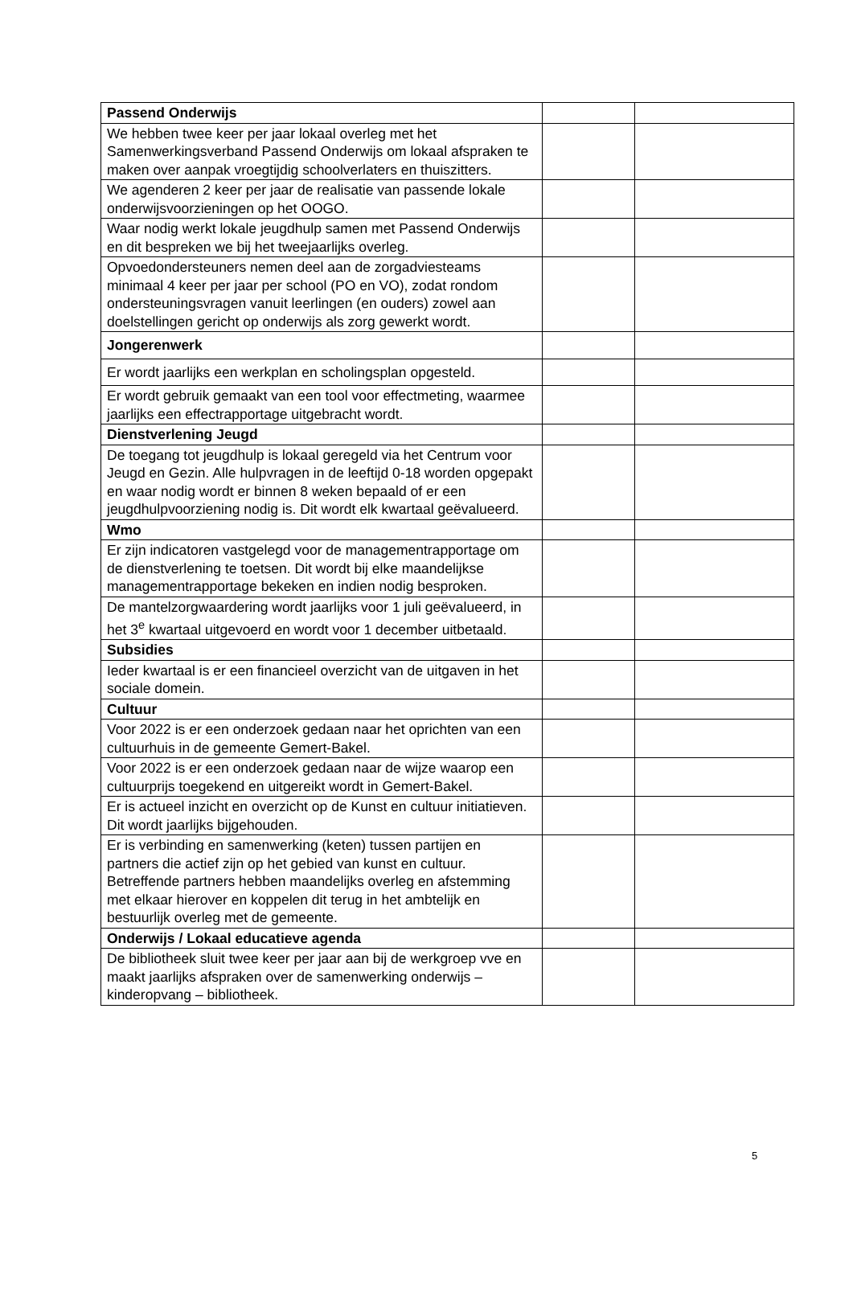| Passend Onderwijs | | |
| We hebben twee keer per jaar lokaal overleg met het Samenwerkingsverband Passend Onderwijs om lokaal afspraken te maken over aanpak vroegtijdig schoolverlaters en thuiszitters. | | |
| We agenderen 2 keer per jaar de realisatie van passende lokale onderwijsvoorzieningen op het OOGO. | | |
| Waar nodig werkt lokale jeugdhulp samen met Passend Onderwijs en dit bespreken we bij het tweejaarlijks overleg. | | |
| Opvoedondersteuners nemen deel aan de zorgadviesteams minimaal 4 keer per jaar per school (PO en VO), zodat rondom ondersteuningsvragen vanuit leerlingen (en ouders) zowel aan doelstellingen gericht op onderwijs als zorg gewerkt wordt. | | |
| Jongerenwerk | | |
| Er wordt jaarlijks een werkplan en scholingsplan opgesteld. | | |
| Er wordt gebruik gemaakt van een tool voor effectmeting, waarmee jaarlijks een effectrapportage uitgebracht wordt. | | |
| Dienstverlening Jeugd | | |
| De toegang tot jeugdhulp is lokaal geregeld via het Centrum voor Jeugd en Gezin. Alle hulpvragen in de leeftijd 0-18 worden opgepakt en waar nodig wordt er binnen 8 weken bepaald of er een jeugdhulpvoorziening nodig is. Dit wordt elk kwartaal geëvalueerd. | | |
| Wmo | | |
| Er zijn indicatoren vastgelegd voor de managementrapportage om de dienstverlening te toetsen. Dit wordt bij elke maandelijkse managementrapportage bekeken en indien nodig besproken. | | |
| De mantelzorgwaardering wordt jaarlijks voor 1 juli geëvalueerd, in het 3<sup>e</sup> kwartaal uitgevoerd en wordt voor 1 december uitbetaald. | | |
| Subsidies | | |
| Ieder kwartaal is er een financieel overzicht van de uitgaven in het sociale domein. | | |
| Cultuur | | |
| Voor 2022 is er een onderzoek gedaan naar het oprichten van een cultuurhuis in de gemeente Gemert-Bakel. | | |
| Voor 2022 is er een onderzoek gedaan naar de wijze waarop een cultuurprijs toegekend en uitgereikt wordt in Gemert-Bakel. | | |
| Er is actueel inzicht en overzicht op de Kunst en cultuur initiatieven. Dit wordt jaarlijks bijgehouden. | | |
| Er is verbinding en samenwerking (keten) tussen partijen en partners die actief zijn op het gebied van kunst en cultuur. Betreffende partners hebben maandelijks overleg en afstemming met elkaar hierover en koppelen dit terug in het ambtelijk en bestuurlijk overleg met de gemeente. | | |
| Onderwijs / Lokaal educatieve agenda | | |
| De bibliotheek sluit twee keer per jaar aan bij de werkgroep vve en maakt jaarlijks afspraken over de samenwerking onderwijs – kinderopvang – bibliotheek. | | |
5